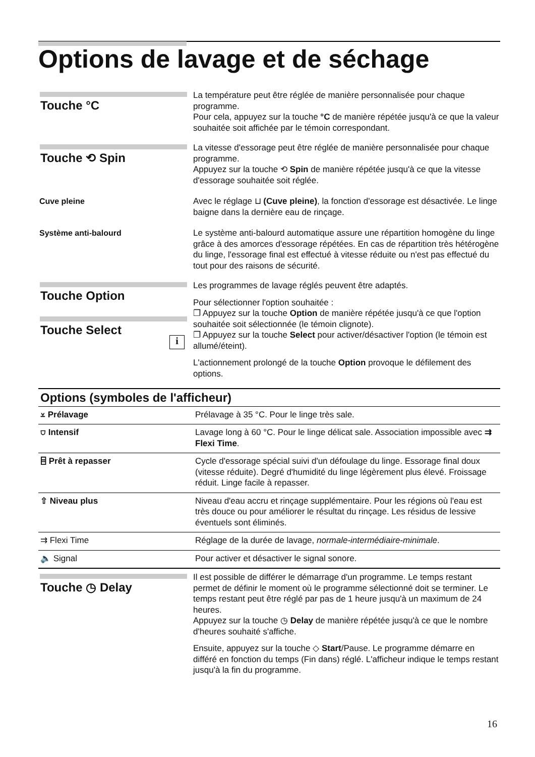Options de lavage et de séchage
Touche °C
La température peut être réglée de manière personnalisée pour chaque programme.
Pour cela, appuyez sur la touche °C de manière répétée jusqu'à ce que la valeur souhaitée soit affichée par le témoin correspondant.
Touche ⟲ Spin
La vitesse d'essorage peut être réglée de manière personnalisée pour chaque programme.
Appuyez sur la touche ⟲ Spin de manière répétée jusqu'à ce que la vitesse d'essorage souhaitée soit réglée.
Cuve pleine Avec le réglage ⊔ (Cuve pleine), la fonction d'essorage est désactivée. Le linge baigne dans la dernière eau de rinçage.
Système anti-balourd Le système anti-balourd automatique assure une répartition homogène du linge grâce à des amorces d'essorage répétées. En cas de répartition très hétérogène du linge, l'essorage final est effectué à vitesse réduite ou n'est pas effectué du tout pour des raisons de sécurité.
Touche Option
Touche Select
i
Les programmes de lavage réglés peuvent être adaptés.
Pour sélectionner l'option souhaitée :
❐ Appuyez sur la touche Option de manière répétée jusqu'à ce que l'option souhaitée soit sélectionnée (le témoin clignote).
❐ Appuyez sur la touche Select pour activer/désactiver l'option (le témoin est allumé/éteint).
L'actionnement prolongé de la touche Option provoque le défilement des options.
| Options (symboles de l'afficheur) | |
| --- | --- |
| ⩡ Prélavage | Prélavage à 35 °C. Pour le linge très sale. |
| ⛉ Intensif | Lavage long à 60 °C. Pour le linge délicat sale. Association impossible avec ⇉ Flexi Time . |
| ⌸ Prêt à repasser | Cycle d'essorage spécial suivi d'un défoulage du linge. Essorage final doux (vitesse réduite). Degré d'humidité du linge légèrement plus élevé. Froissage réduit. Linge facile à repasser. |
| ⇧ Niveau plus | Niveau d'eau accru et rinçage supplémentaire. Pour les régions où l'eau est très douce ou pour améliorer le résultat du rinçage. Les résidus de lessive éventuels sont éliminés. |
| ⇉ Flexi Time | Réglage de la durée de lavage, normale-intermédiaire-minimale . |
| 🔈 Signal | Pour activer et désactiver le signal sonore. |
Touche ◷ Delay
Il est possible de différer le démarrage d'un programme. Le temps restant permet de définir le moment où le programme sélectionné doit se terminer. Le temps restant peut être réglé par pas de 1 heure jusqu'à un maximum de 24 heures.
Appuyez sur la touche ◷ Delay de manière répétée jusqu'à ce que le nombre d'heures souhaité s'affiche.
Ensuite, appuyez sur la touche ◇ Start/Pause. Le programme démarre en différé en fonction du temps (Fin dans) réglé. L'afficheur indique le temps restant jusqu'à la fin du programme.
16